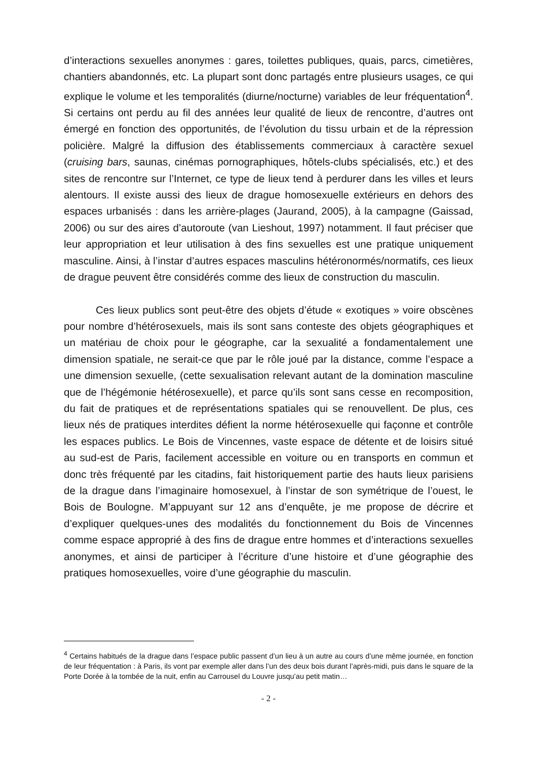d’interactions sexuelles anonymes : gares, toilettes publiques, quais, parcs, cimetières, chantiers abandonnés, etc. La plupart sont donc partagés entre plusieurs usages, ce qui explique le volume et les temporalités (diurne/nocturne) variables de leur fréquentation<sup>4</sup>. Si certains ont perdu au fil des années leur qualité de lieux de rencontre, d’autres ont émergé en fonction des opportunités, de l’évolution du tissu urbain et de la répression policière. Malgré la diffusion des établissements commerciaux à caractère sexuel (cruising bars, saunas, cinémas pornographiques, hôtels-clubs spécialisés, etc.) et des sites de rencontre sur l’Internet, ce type de lieux tend à perdurer dans les villes et leurs alentours. Il existe aussi des lieux de drague homosexuelle extérieurs en dehors des espaces urbanisés : dans les arrière-plages (Jaurand, 2005), à la campagne (Gaissad, 2006) ou sur des aires d’autoroute (van Lieshout, 1997) notamment. Il faut préciser que leur appropriation et leur utilisation à des fins sexuelles est une pratique uniquement masculine. Ainsi, à l’instar d’autres espaces masculins hétéronormés/normatifs, ces lieux de drague peuvent être considérés comme des lieux de construction du masculin.
Ces lieux publics sont peut-être des objets d’étude « exotiques » voire obscènes pour nombre d’hétérosexuels, mais ils sont sans conteste des objets géographiques et un matériau de choix pour le géographe, car la sexualité a fondamentalement une dimension spatiale, ne serait-ce que par le rôle joué par la distance, comme l’espace a une dimension sexuelle, (cette sexualisation relevant autant de la domination masculine que de l’hégémonie hétérosexuelle), et parce qu’ils sont sans cesse en recomposition, du fait de pratiques et de représentations spatiales qui se renouvellent. De plus, ces lieux nés de pratiques interdites défient la norme hétérosexuelle qui façonne et contrôle les espaces publics. Le Bois de Vincennes, vaste espace de détente et de loisirs situé au sud-est de Paris, facilement accessible en voiture ou en transports en commun et donc très fréquenté par les citadins, fait historiquement partie des hauts lieux parisiens de la drague dans l’imaginaire homosexuel, à l’instar de son symétrique de l’ouest, le Bois de Boulogne. M’appuyant sur 12 ans d’enquête, je me propose de décrire et d’expliquer quelques-unes des modalités du fonctionnement du Bois de Vincennes comme espace approprié à des fins de drague entre hommes et d’interactions sexuelles anonymes, et ainsi de participer à l’écriture d’une histoire et d’une géographie des pratiques homosexuelles, voire d’une géographie du masculin.
<sup>4</sup> Certains habitués de la drague dans l’espace public passent d’un lieu à un autre au cours d’une même journée, en fonction de leur fréquentation : à Paris, ils vont par exemple aller dans l’un des deux bois durant l’après-midi, puis dans le square de la Porte Dorée à la tombée de la nuit, enfin au Carrousel du Louvre jusqu’au petit matin…
- 2 -